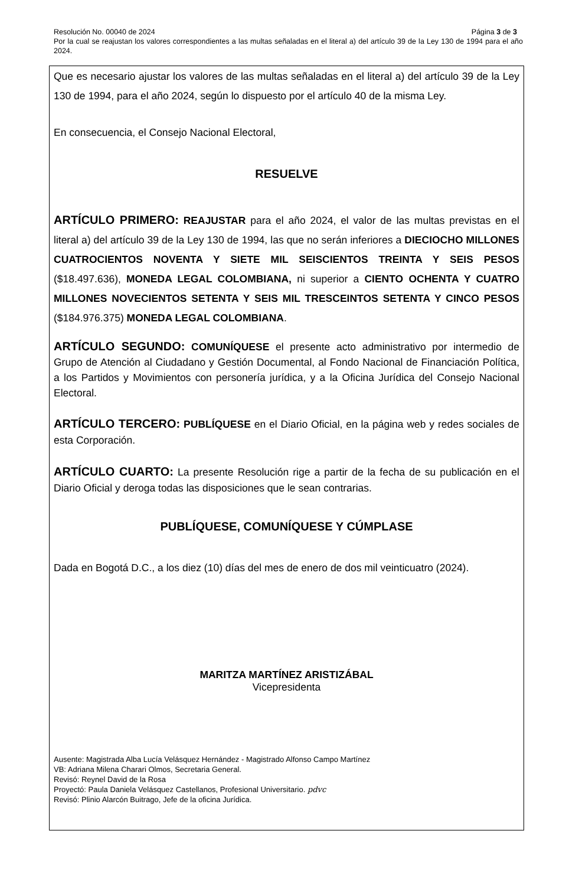Resolución No. 00040 de 2024 Página 3 de 3
Por la cual se reajustan los valores correspondientes a las multas señaladas en el literal a) del artículo 39 de la Ley 130 de 1994 para el año 2024.
Que es necesario ajustar los valores de las multas señaladas en el literal a) del artículo 39 de la Ley 130 de 1994, para el año 2024, según lo dispuesto por el artículo 40 de la misma Ley.
En consecuencia, el Consejo Nacional Electoral,
RESUELVE
ARTÍCULO PRIMERO: REAJUSTAR para el año 2024, el valor de las multas previstas en el literal a) del artículo 39 de la Ley 130 de 1994, las que no serán inferiores a DIECIOCHO MILLONES CUATROCIENTOS NOVENTA Y SIETE MIL SEISCIENTOS TREINTA Y SEIS PESOS ($18.497.636), MONEDA LEGAL COLOMBIANA, ni superior a CIENTO OCHENTA Y CUATRO MILLONES NOVECIENTOS SETENTA Y SEIS MIL TRESCEINTOS SETENTA Y CINCO PESOS ($184.976.375) MONEDA LEGAL COLOMBIANA.
ARTÍCULO SEGUNDO: COMUNÍQUESE el presente acto administrativo por intermedio de Grupo de Atención al Ciudadano y Gestión Documental, al Fondo Nacional de Financiación Política, a los Partidos y Movimientos con personería jurídica, y a la Oficina Jurídica del Consejo Nacional Electoral.
ARTÍCULO TERCERO: PUBLÍQUESE en el Diario Oficial, en la página web y redes sociales de esta Corporación.
ARTÍCULO CUARTO: La presente Resolución rige a partir de la fecha de su publicación en el Diario Oficial y deroga todas las disposiciones que le sean contrarias.
PUBLÍQUESE, COMUNÍQUESE Y CÚMPLASE
Dada en Bogotá D.C., a los diez (10) días del mes de enero de dos mil veinticuatro (2024).
MARITZA MARTÍNEZ ARISTIZÁBAL
Vicepresidenta
Ausente: Magistrada Alba Lucía Velásquez Hernández - Magistrado Alfonso Campo Martínez
VB: Adriana Milena Charari Olmos, Secretaria General.
Revisó: Reynel David de la Rosa
Proyectó: Paula Daniela Velásquez Castellanos, Profesional Universitario. pdvc
Revisó: Plinio Alarcón Buitrago, Jefe de la oficina Jurídica.